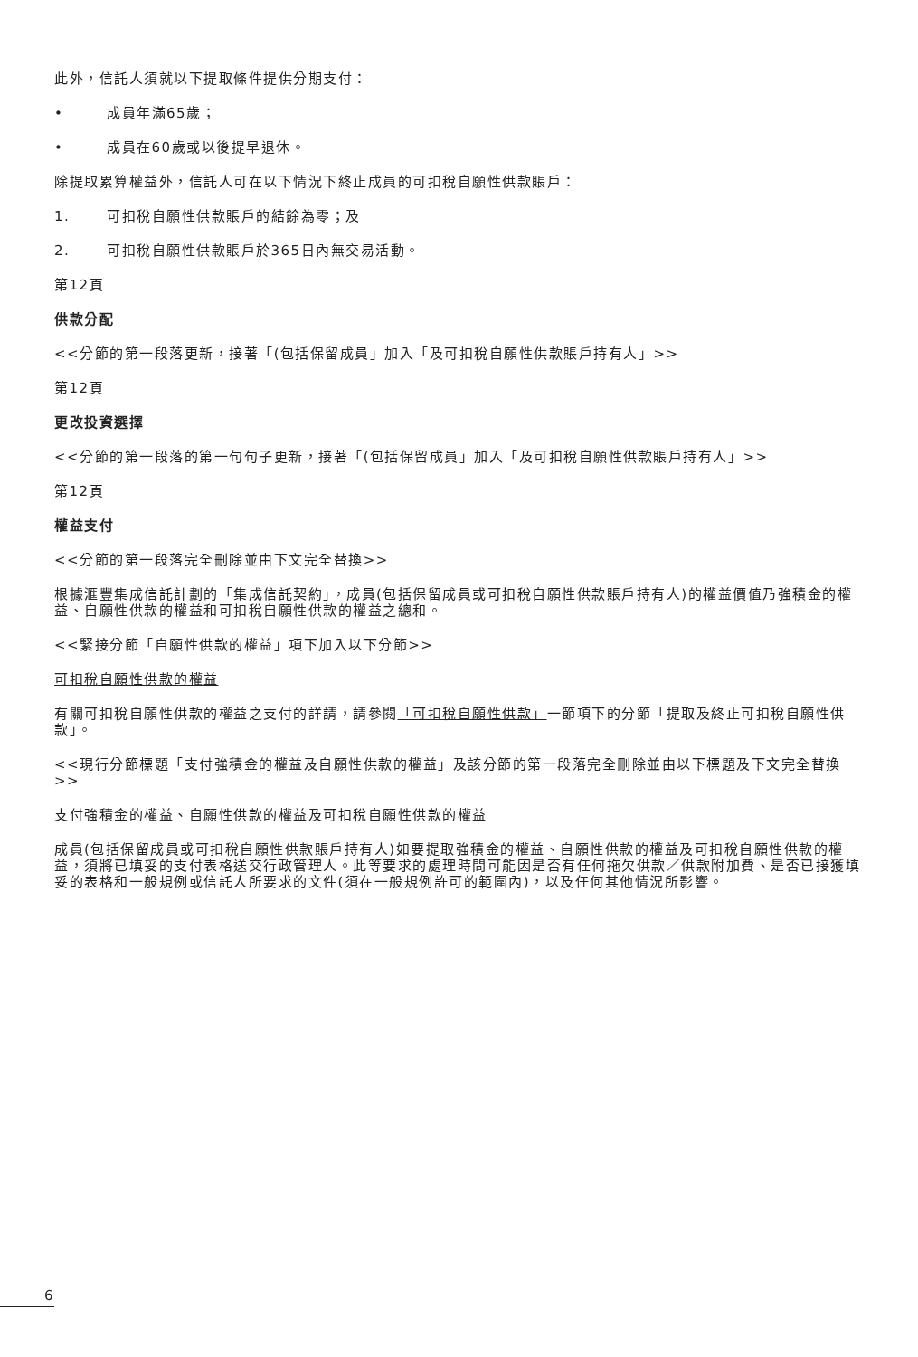此外，信託人須就以下提取條件提供分期支付：
• 成員年滿65歲；
• 成員在60歲或以後提早退休。
除提取累算權益外，信託人可在以下情況下終止成員的可扣稅自願性供款賬戶：
1. 可扣稅自願性供款賬戶的結餘為零；及
2. 可扣稅自願性供款賬戶於365日內無交易活動。
第12頁
供款分配
<<分節的第一段落更新，接著「(包括保留成員」加入「及可扣稅自願性供款賬戶持有人」>>
第12頁
更改投資選擇
<<分節的第一段落的第一句句子更新，接著「(包括保留成員」加入「及可扣稅自願性供款賬戶持有人」>>
第12頁
權益支付
<<分節的第一段落完全刪除並由下文完全替換>>
根據滙豐集成信託計劃的「集成信託契約」，成員(包括保留成員或可扣稅自願性供款賬戶持有人)的權益價值乃強積金的權益、自願性供款的權益和可扣稅自願性供款的權益之總和。
<<緊接分節「自願性供款的權益」項下加入以下分節>>
可扣稅自願性供款的權益
有關可扣稅自願性供款的權益之支付的詳請，請參閱「可扣稅自願性供款」一節項下的分節「提取及終止可扣稅自願性供款」。
<<現行分節標題「支付強積金的權益及自願性供款的權益」及該分節的第一段落完全刪除並由以下標題及下文完全替換>>
支付強積金的權益、自願性供款的權益及可扣稅自願性供款的權益
成員(包括保留成員或可扣稅自願性供款賬戶持有人)如要提取強積金的權益、自願性供款的權益及可扣稅自願性供款的權益，須將已填妥的支付表格送交行政管理人。此等要求的處理時間可能因是否有任何拖欠供款／供款附加費、是否已接獲填妥的表格和一般規例或信託人所要求的文件(須在一般規例許可的範圍內)，以及任何其他情況所影響。
6